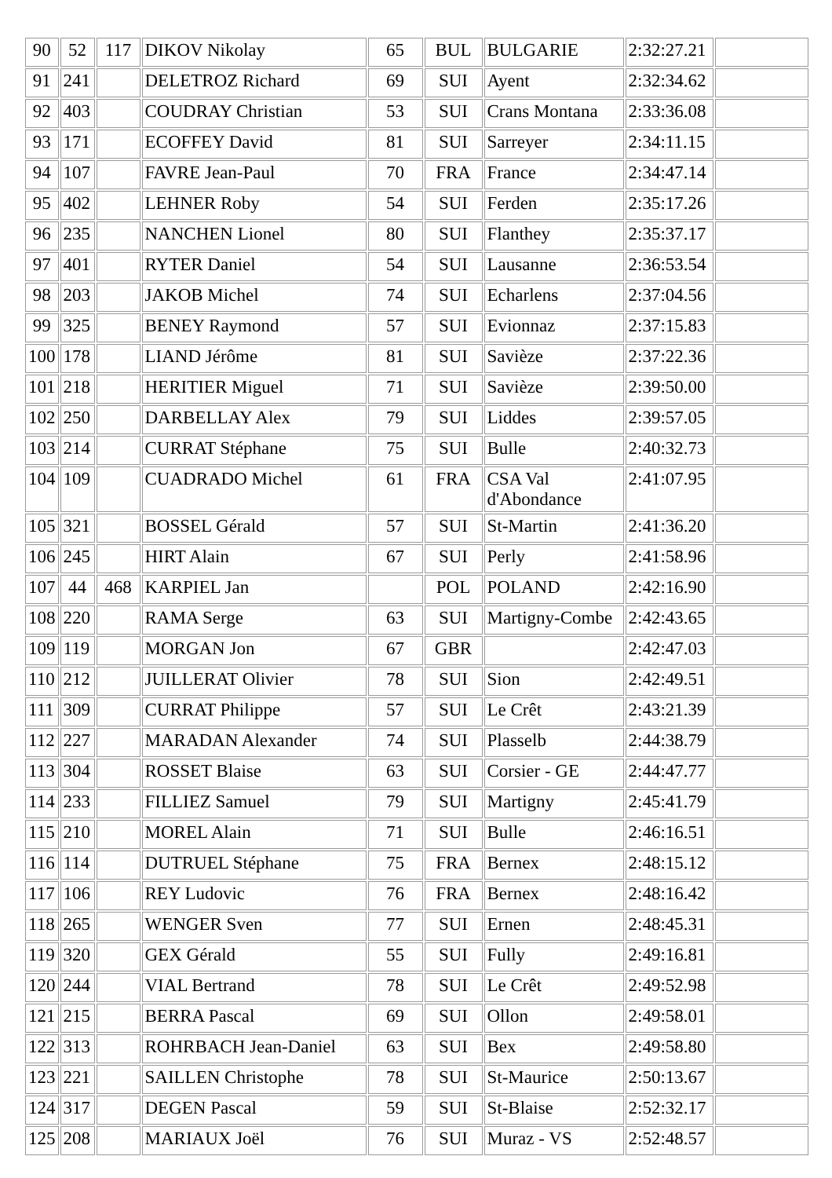| 90 | 52 | 117 | DIKOV Nikolay | 65 | BUL | BULGARIE | 2:32:27.21 | |
| 91 | 241 | | DELETROZ Richard | 69 | SUI | Ayent | 2:32:34.62 | |
| 92 | 403 | | COUDRAY Christian | 53 | SUI | Crans Montana | 2:33:36.08 | |
| 93 | 171 | | ECOFFEY David | 81 | SUI | Sarreyer | 2:34:11.15 | |
| 94 | 107 | | FAVRE Jean-Paul | 70 | FRA | France | 2:34:47.14 | |
| 95 | 402 | | LEHNER Roby | 54 | SUI | Ferden | 2:35:17.26 | |
| 96 | 235 | | NANCHEN Lionel | 80 | SUI | Flanthey | 2:35:37.17 | |
| 97 | 401 | | RYTER Daniel | 54 | SUI | Lausanne | 2:36:53.54 | |
| 98 | 203 | | JAKOB Michel | 74 | SUI | Echarlens | 2:37:04.56 | |
| 99 | 325 | | BENEY Raymond | 57 | SUI | Evionnaz | 2:37:15.83 | |
| 100 | 178 | | LIAND Jérôme | 81 | SUI | Savièze | 2:37:22.36 | |
| 101 | 218 | | HERITIER Miguel | 71 | SUI | Savièze | 2:39:50.00 | |
| 102 | 250 | | DARBELLAY Alex | 79 | SUI | Liddes | 2:39:57.05 | |
| 103 | 214 | | CURRAT Stéphane | 75 | SUI | Bulle | 2:40:32.73 | |
| 104 | 109 | | CUADRADO Michel | 61 | FRA | CSA Val d'Abondance | 2:41:07.95 | |
| 105 | 321 | | BOSSEL Gérald | 57 | SUI | St-Martin | 2:41:36.20 | |
| 106 | 245 | | HIRT Alain | 67 | SUI | Perly | 2:41:58.96 | |
| 107 | 44 | 468 | KARPIEL Jan | | POL | POLAND | 2:42:16.90 | |
| 108 | 220 | | RAMA Serge | 63 | SUI | Martigny-Combe | 2:42:43.65 | |
| 109 | 119 | | MORGAN Jon | 67 | GBR | | 2:42:47.03 | |
| 110 | 212 | | JUILLERAT Olivier | 78 | SUI | Sion | 2:42:49.51 | |
| 111 | 309 | | CURRAT Philippe | 57 | SUI | Le Crêt | 2:43:21.39 | |
| 112 | 227 | | MARADAN Alexander | 74 | SUI | Plasselb | 2:44:38.79 | |
| 113 | 304 | | ROSSET Blaise | 63 | SUI | Corsier - GE | 2:44:47.77 | |
| 114 | 233 | | FILLIEZ Samuel | 79 | SUI | Martigny | 2:45:41.79 | |
| 115 | 210 | | MOREL Alain | 71 | SUI | Bulle | 2:46:16.51 | |
| 116 | 114 | | DUTRUEL Stéphane | 75 | FRA | Bernex | 2:48:15.12 | |
| 117 | 106 | | REY Ludovic | 76 | FRA | Bernex | 2:48:16.42 | |
| 118 | 265 | | WENGER Sven | 77 | SUI | Ernen | 2:48:45.31 | |
| 119 | 320 | | GEX Gérald | 55 | SUI | Fully | 2:49:16.81 | |
| 120 | 244 | | VIAL Bertrand | 78 | SUI | Le Crêt | 2:49:52.98 | |
| 121 | 215 | | BERRA Pascal | 69 | SUI | Ollon | 2:49:58.01 | |
| 122 | 313 | | ROHRBACH Jean-Daniel | 63 | SUI | Bex | 2:49:58.80 | |
| 123 | 221 | | SAILLEN Christophe | 78 | SUI | St-Maurice | 2:50:13.67 | |
| 124 | 317 | | DEGEN Pascal | 59 | SUI | St-Blaise | 2:52:32.17 | |
| 125 | 208 | | MARIAUX Joël | 76 | SUI | Muraz - VS | 2:52:48.57 | |